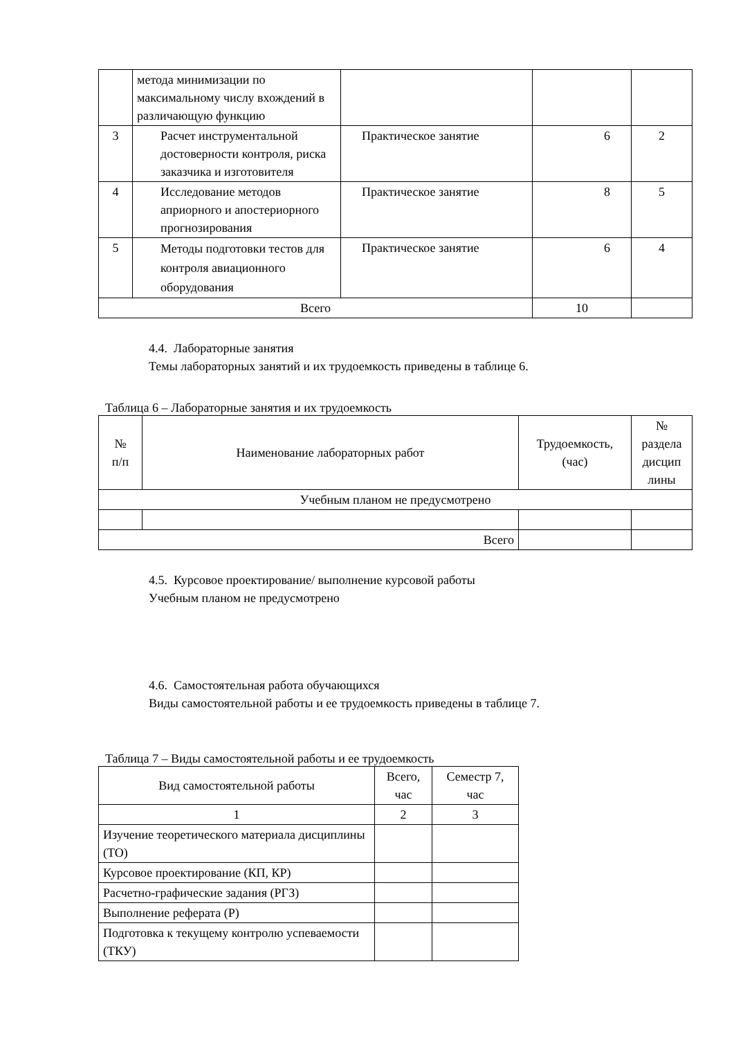| | метода минимизации по максимальному числу вхождений в различающую функцию | | | |
| 3 | Расчет инструментальной достоверности контроля, риска заказчика и изготовителя | Практическое занятие | 6 | 2 |
| 4 | Исследование методов априорного и апостериорного прогнозирования | Практическое занятие | 8 | 5 |
| 5 | Методы подготовки тестов для контроля авиационного оборудования | Практическое занятие | 6 | 4 |
| Всего | | | 10 | |
4.4. Лабораторные занятия
Темы лабораторных занятий и их трудоемкость приведены в таблице 6.
Таблица 6 – Лабораторные занятия и их трудоемкость
| № п/п | Наименование лабораторных работ | Трудоемкость, (час) | № раздела дисцип лины |
| --- | --- | --- | --- |
| Учебным планом не предусмотрено | | | |
| Всего | | | |
4.5. Курсовое проектирование/ выполнение курсовой работы
Учебным планом не предусмотрено
4.6. Самостоятельная работа обучающихся
Виды самостоятельной работы и ее трудоемкость приведены в таблице 7.
Таблица 7 – Виды самостоятельной работы и ее трудоемкость
| Вид самостоятельной работы | Всего, час | Семестр 7, час |
| --- | --- | --- |
| 1 | 2 | 3 |
| Изучение теоретического материала дисциплины (ТО) | | |
| Курсовое проектирование (КП, КР) | | |
| Расчетно-графические задания (РГЗ) | | |
| Выполнение реферата (Р) | | |
| Подготовка к текущему контролю успеваемости (ТКУ) | | |